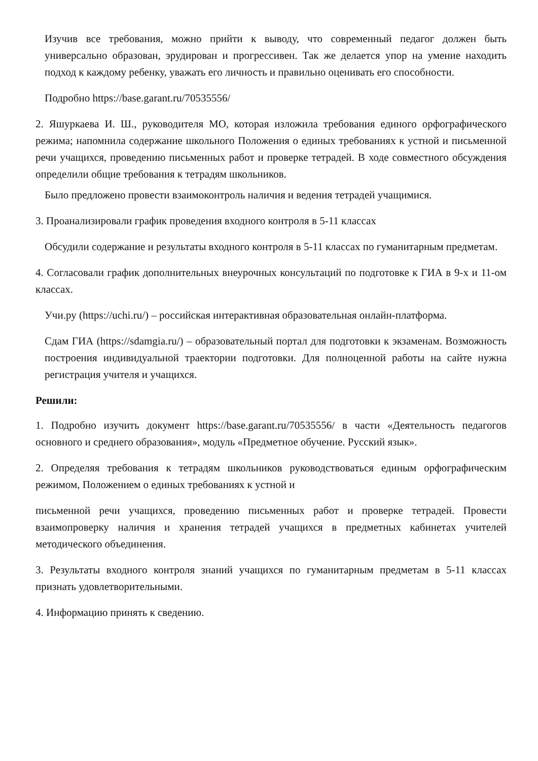Изучив все требования, можно прийти к выводу, что современный педагог должен быть универсально образован, эрудирован и прогрессивен. Так же делается упор на умение находить подход к каждому ребенку, уважать его личность и правильно оценивать его способности.
Подробно https://base.garant.ru/70535556/
2. Яшуркаева И. Ш., руководителя МО, которая изложила требования единого орфографического режима; напомнила содержание школьного Положения о единых требованиях к устной и письменной речи учащихся, проведению письменных работ и проверке тетрадей. В ходе совместного обсуждения определили общие требования к тетрадям школьников.
Было предложено провести взаимоконтроль наличия и ведения тетрадей учащимися.
3. Проанализировали график проведения входного контроля в 5-11 классах
Обсудили содержание и результаты входного контроля в 5-11 классах по гуманитарным предметам.
4. Согласовали график дополнительных внеурочных консультаций по подготовке к ГИА в 9-х и 11-ом классах.
Учи.ру (https://uchi.ru/) – российская интерактивная образовательная онлайн-платформа.
Сдам ГИА (https://sdamgia.ru/) – образовательный портал для подготовки к экзаменам. Возможность построения индивидуальной траектории подготовки. Для полноценной работы на сайте нужна регистрация учителя и учащихся.
Решили:
1. Подробно изучить документ https://base.garant.ru/70535556/ в части «Деятельность педагогов основного и среднего образования», модуль «Предметное обучение. Русский язык».
2. Определяя требования к тетрадям школьников руководствоваться единым орфографическим режимом, Положением о единых требованиях к устной и
письменной речи учащихся, проведению письменных работ и проверке тетрадей. Провести взаимопроверку наличия и хранения тетрадей учащихся в предметных кабинетах учителей методического объединения.
3. Результаты входного контроля знаний учащихся по гуманитарным предметам в 5-11 классах признать удовлетворительными.
4. Информацию принять к сведению.